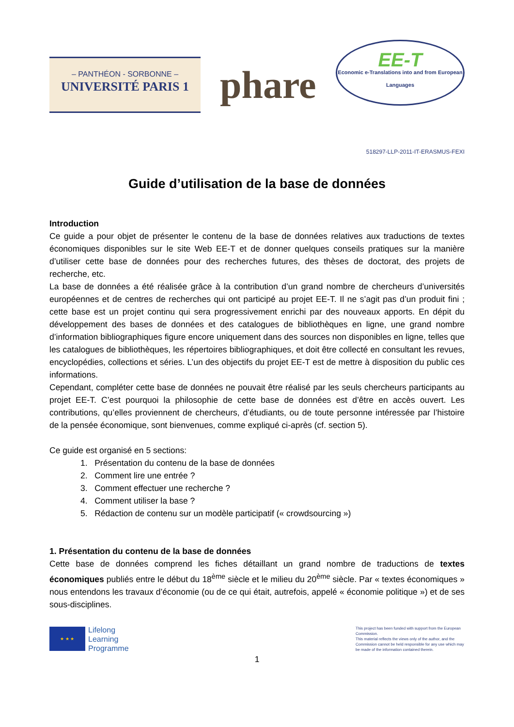– PANTHÉON - SORBONNE –
UNIVERSITÉ PARIS 1
phare
EE-T
Economic e-Translations into and from European Languages
518297-LLP-2011-IT-ERASMUS-FEXI
Guide d’utilisation de la base de données
Introduction
Ce guide a pour objet de présenter le contenu de la base de données relatives aux traductions de textes économiques disponibles sur le site Web EE-T et de donner quelques conseils pratiques sur la manière d’utiliser cette base de données pour des recherches futures, des thèses de doctorat, des projets de recherche, etc.
La base de données a été réalisée grâce à la contribution d’un grand nombre de chercheurs d’universités européennes et de centres de recherches qui ont participé au projet EE-T. Il ne s’agit pas d’un produit fini ; cette base est un projet continu qui sera progressivement enrichi par des nouveaux apports. En dépit du développement des bases de données et des catalogues de bibliothèques en ligne, une grand nombre d’information bibliographiques figure encore uniquement dans des sources non disponibles en ligne, telles que les catalogues de bibliothèques, les répertoires bibliographiques, et doit être collecté en consultant les revues, encyclopédies, collections et séries. L’un des objectifs du projet EE-T est de mettre à disposition du public ces informations.
Cependant, compléter cette base de données ne pouvait être réalisé par les seuls chercheurs participants au projet EE-T. C’est pourquoi la philosophie de cette base de données est d’être en accès ouvert. Les contributions, qu’elles proviennent de chercheurs, d’étudiants, ou de toute personne intéressée par l’histoire de la pensée économique, sont bienvenues, comme expliqué ci-après (cf. section 5).
Ce guide est organisé en 5 sections:
1. Présentation du contenu de la base de données
2. Comment lire une entrée ?
3. Comment effectuer une recherche ?
4. Comment utiliser la base ?
5. Rédaction de contenu sur un modèle participatif (« crowdsourcing »)
1. Présentation du contenu de la base de données
Cette base de données comprend les fiches détaillant un grand nombre de traductions de textes économiques publiés entre le début du 18<sup>ème</sup> siècle et le milieu du 20<sup>ème</sup> siècle. Par « textes économiques » nous entendons les travaux d’économie (ou de ce qui était, autrefois, appelé « économie politique ») et de ses sous-disciplines.
★ ★ ★
Lifelong
Learning
Programme
This project has been funded with support from the European Commission.
This material reflects the views only of the author, and the Commission cannot be held responsible for any use which may be made of the information contained therein.
1